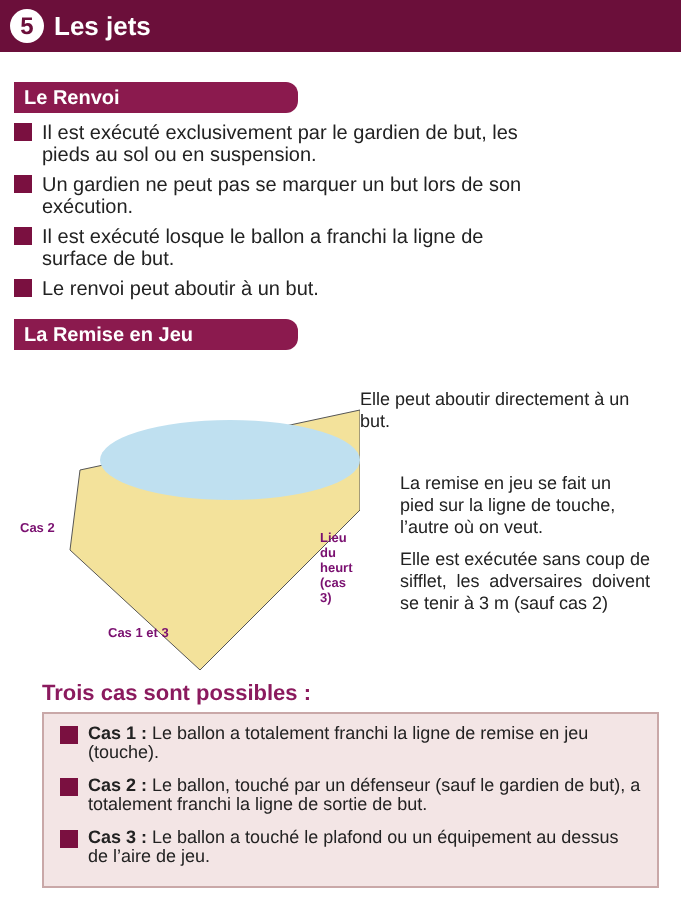5 Les jets
Le Renvoi
Il est exécuté exclusivement par le gardien de but, les pieds au sol ou en suspension.
Un gardien ne peut pas se marquer un but lors de son exécution.
Il est exécuté losque le ballon a franchi la ligne de surface de but.
Le renvoi peut aboutir à un but.
La Remise en Jeu
Cas 2
Lieu du heurt (cas 3)
Cas 1 et 3
Elle peut aboutir directement à un but.
La remise en jeu se fait un pied sur la ligne de touche, l’autre où on veut.
Elle est exécutée sans coup de sifflet, les adversaires doivent se tenir à 3 m (sauf cas 2)
Trois cas sont possibles :
Cas 1 : Le ballon a totalement franchi la ligne de remise en jeu (touche).
Cas 2 : Le ballon, touché par un défenseur (sauf le gardien de but), a totalement franchi la ligne de sortie de but.
Cas 3 : Le ballon a touché le plafond ou un équipement au dessus de l’aire de jeu.